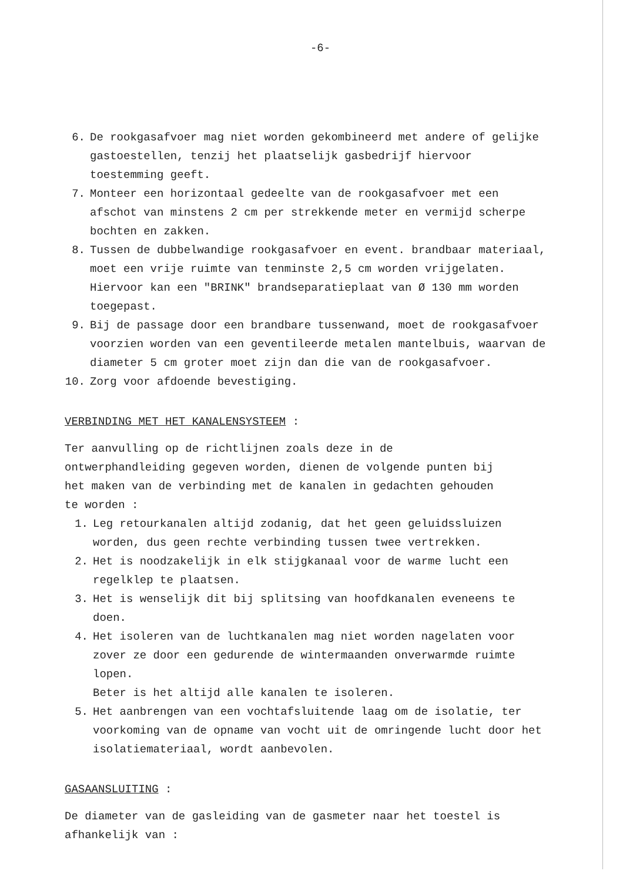-6-
6. De rookgasafvoer mag niet worden gekombineerd met andere of gelijke gastoestellen, tenzij het plaatselijk gasbedrijf hiervoor toestemming geeft.
7. Monteer een horizontaal gedeelte van de rookgasafvoer met een afschot van minstens 2 cm per strekkende meter en vermijd scherpe bochten en zakken.
8. Tussen de dubbelwandige rookgasafvoer en event. brandbaar materiaal, moet een vrije ruimte van tenminste 2,5 cm worden vrijgelaten. Hiervoor kan een "BRINK" brandseparatieplaat van Ø 130 mm worden toegepast.
9. Bij de passage door een brandbare tussenwand, moet de rookgasafvoer voorzien worden van een geventileerde metalen mantelbuis, waarvan de diameter 5 cm groter moet zijn dan die van de rookgasafvoer.
10. Zorg voor afdoende bevestiging.
VERBINDING MET HET KANALENSYSTEEM :
Ter aanvulling op de richtlijnen zoals deze in de ontwerphandleiding gegeven worden, dienen de volgende punten bij het maken van de verbinding met de kanalen in gedachten gehouden te worden :
1. Leg retourkanalen altijd zodanig, dat het geen geluidssluizen worden, dus geen rechte verbinding tussen twee vertrekken.
2. Het is noodzakelijk in elk stijgkanaal voor de warme lucht een regelklep te plaatsen.
3. Het is wenselijk dit bij splitsing van hoofdkanalen eveneens te doen.
4. Het isoleren van de luchtkanalen mag niet worden nagelaten voor zover ze door een gedurende de wintermaanden onverwarmde ruimte lopen.
Beter is het altijd alle kanalen te isoleren.
5. Het aanbrengen van een vochtafsluitende laag om de isolatie, ter voorkoming van de opname van vocht uit de omringende lucht door het isolatiemateriaal, wordt aanbevolen.
GASAANSLUITING :
De diameter van de gasleiding van de gasmeter naar het toestel is afhankelijk van :